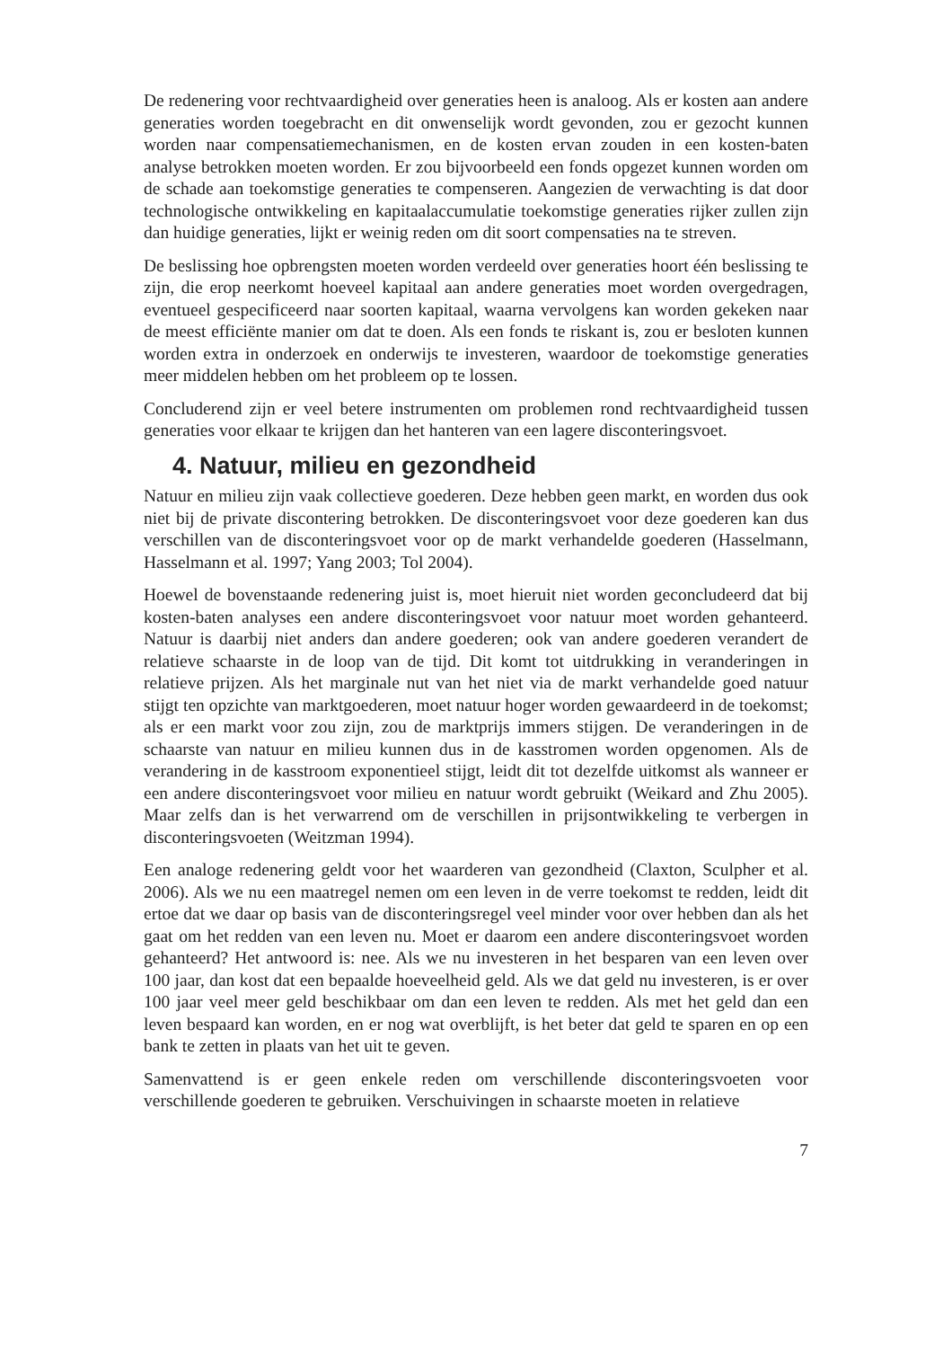De redenering voor rechtvaardigheid over generaties heen is analoog. Als er kosten aan andere generaties worden toegebracht en dit onwenselijk wordt gevonden, zou er gezocht kunnen worden naar compensatiemechanismen, en de kosten ervan zouden in een kosten-baten analyse betrokken moeten worden. Er zou bijvoorbeeld een fonds opgezet kunnen worden om de schade aan toekomstige generaties te compenseren. Aangezien de verwachting is dat door technologische ontwikkeling en kapitaalaccumulatie toekomstige generaties rijker zullen zijn dan huidige generaties, lijkt er weinig reden om dit soort compensaties na te streven.
De beslissing hoe opbrengsten moeten worden verdeeld over generaties hoort één beslissing te zijn, die erop neerkomt hoeveel kapitaal aan andere generaties moet worden overgedragen, eventueel gespecificeerd naar soorten kapitaal, waarna vervolgens kan worden gekeken naar de meest efficiënte manier om dat te doen. Als een fonds te riskant is, zou er besloten kunnen worden extra in onderzoek en onderwijs te investeren, waardoor de toekomstige generaties meer middelen hebben om het probleem op te lossen.
Concluderend zijn er veel betere instrumenten om problemen rond rechtvaardigheid tussen generaties voor elkaar te krijgen dan het hanteren van een lagere disconteringsvoet.
4. Natuur, milieu en gezondheid
Natuur en milieu zijn vaak collectieve goederen. Deze hebben geen markt, en worden dus ook niet bij de private discontering betrokken. De disconteringsvoet voor deze goederen kan dus verschillen van de disconteringsvoet voor op de markt verhandelde goederen (Hasselmann, Hasselmann et al. 1997; Yang 2003; Tol 2004).
Hoewel de bovenstaande redenering juist is, moet hieruit niet worden geconcludeerd dat bij kosten-baten analyses een andere disconteringsvoet voor natuur moet worden gehanteerd. Natuur is daarbij niet anders dan andere goederen; ook van andere goederen verandert de relatieve schaarste in de loop van de tijd. Dit komt tot uitdrukking in veranderingen in relatieve prijzen. Als het marginale nut van het niet via de markt verhandelde goed natuur stijgt ten opzichte van marktgoederen, moet natuur hoger worden gewaardeerd in de toekomst; als er een markt voor zou zijn, zou de marktprijs immers stijgen. De veranderingen in de schaarste van natuur en milieu kunnen dus in de kasstromen worden opgenomen. Als de verandering in de kasstroom exponentieel stijgt, leidt dit tot dezelfde uitkomst als wanneer er een andere disconteringsvoet voor milieu en natuur wordt gebruikt (Weikard and Zhu 2005). Maar zelfs dan is het verwarrend om de verschillen in prijsontwikkeling te verbergen in disconteringsvoeten (Weitzman 1994).
Een analoge redenering geldt voor het waarderen van gezondheid (Claxton, Sculpher et al. 2006). Als we nu een maatregel nemen om een leven in de verre toekomst te redden, leidt dit ertoe dat we daar op basis van de disconteringsregel veel minder voor over hebben dan als het gaat om het redden van een leven nu. Moet er daarom een andere disconteringsvoet worden gehanteerd? Het antwoord is: nee. Als we nu investeren in het besparen van een leven over 100 jaar, dan kost dat een bepaalde hoeveelheid geld. Als we dat geld nu investeren, is er over 100 jaar veel meer geld beschikbaar om dan een leven te redden. Als met het geld dan een leven bespaard kan worden, en er nog wat overblijft, is het beter dat geld te sparen en op een bank te zetten in plaats van het uit te geven.
Samenvattend is er geen enkele reden om verschillende disconteringsvoeten voor verschillende goederen te gebruiken. Verschuivingen in schaarste moeten in relatieve
7